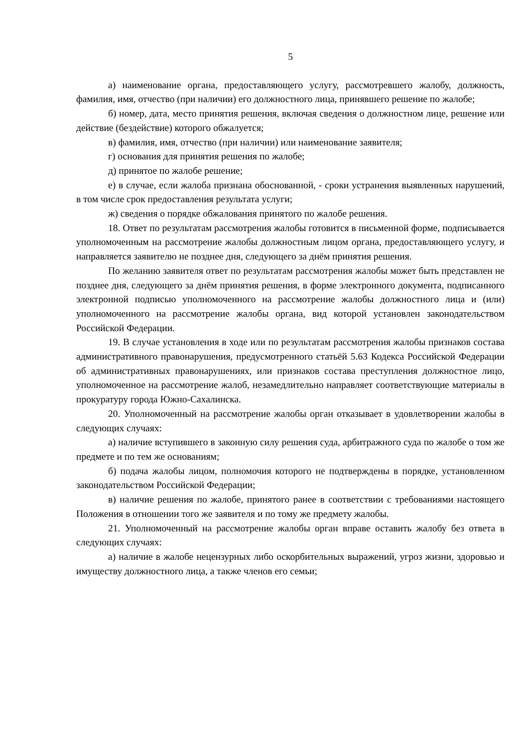5
а) наименование органа, предоставляющего услугу, рассмотревшего жалобу, должность, фамилия, имя, отчество (при наличии) его должностного лица, принявшего решение по жалобе;
б) номер, дата, место принятия решения, включая сведения о должностном лице, решение или действие (бездействие) которого обжалуется;
в) фамилия, имя, отчество (при наличии) или наименование заявителя;
г) основания для принятия решения по жалобе;
д) принятое по жалобе решение;
е) в случае, если жалоба признана обоснованной, - сроки устранения выявленных нарушений, в том числе срок предоставления результата услуги;
ж) сведения о порядке обжалования принятого по жалобе решения.
18. Ответ по результатам рассмотрения жалобы готовится в письменной форме, подписывается уполномоченным на рассмотрение жалобы должностным лицом органа, предоставляющего услугу, и направляется заявителю не позднее дня, следующего за днём принятия решения.
По желанию заявителя ответ по результатам рассмотрения жалобы может быть представлен не позднее дня, следующего за днём принятия решения, в форме электронного документа, подписанного электронной подписью уполномоченного на рассмотрение жалобы должностного лица и (или) уполномоченного на рассмотрение жалобы органа, вид которой установлен законодательством Российской Федерации.
19. В случае установления в ходе или по результатам рассмотрения жалобы признаков состава административного правонарушения, предусмотренного статьёй 5.63 Кодекса Российской Федерации об административных правонарушениях, или признаков состава преступления должностное лицо, уполномоченное на рассмотрение жалоб, незамедлительно направляет соответствующие материалы в прокуратуру города Южно-Сахалинска.
20. Уполномоченный на рассмотрение жалобы орган отказывает в удовлетворении жалобы в следующих случаях:
а) наличие вступившего в законную силу решения суда, арбитражного суда по жалобе о том же предмете и по тем же основаниям;
б) подача жалобы лицом, полномочия которого не подтверждены в порядке, установленном законодательством Российской Федерации;
в) наличие решения по жалобе, принятого ранее в соответствии с требованиями настоящего Положения в отношении того же заявителя и по тому же предмету жалобы.
21. Уполномоченный на рассмотрение жалобы орган вправе оставить жалобу без ответа в следующих случаях:
а) наличие в жалобе нецензурных либо оскорбительных выражений, угроз жизни, здоровью и имуществу должностного лица, а также членов его семьи;